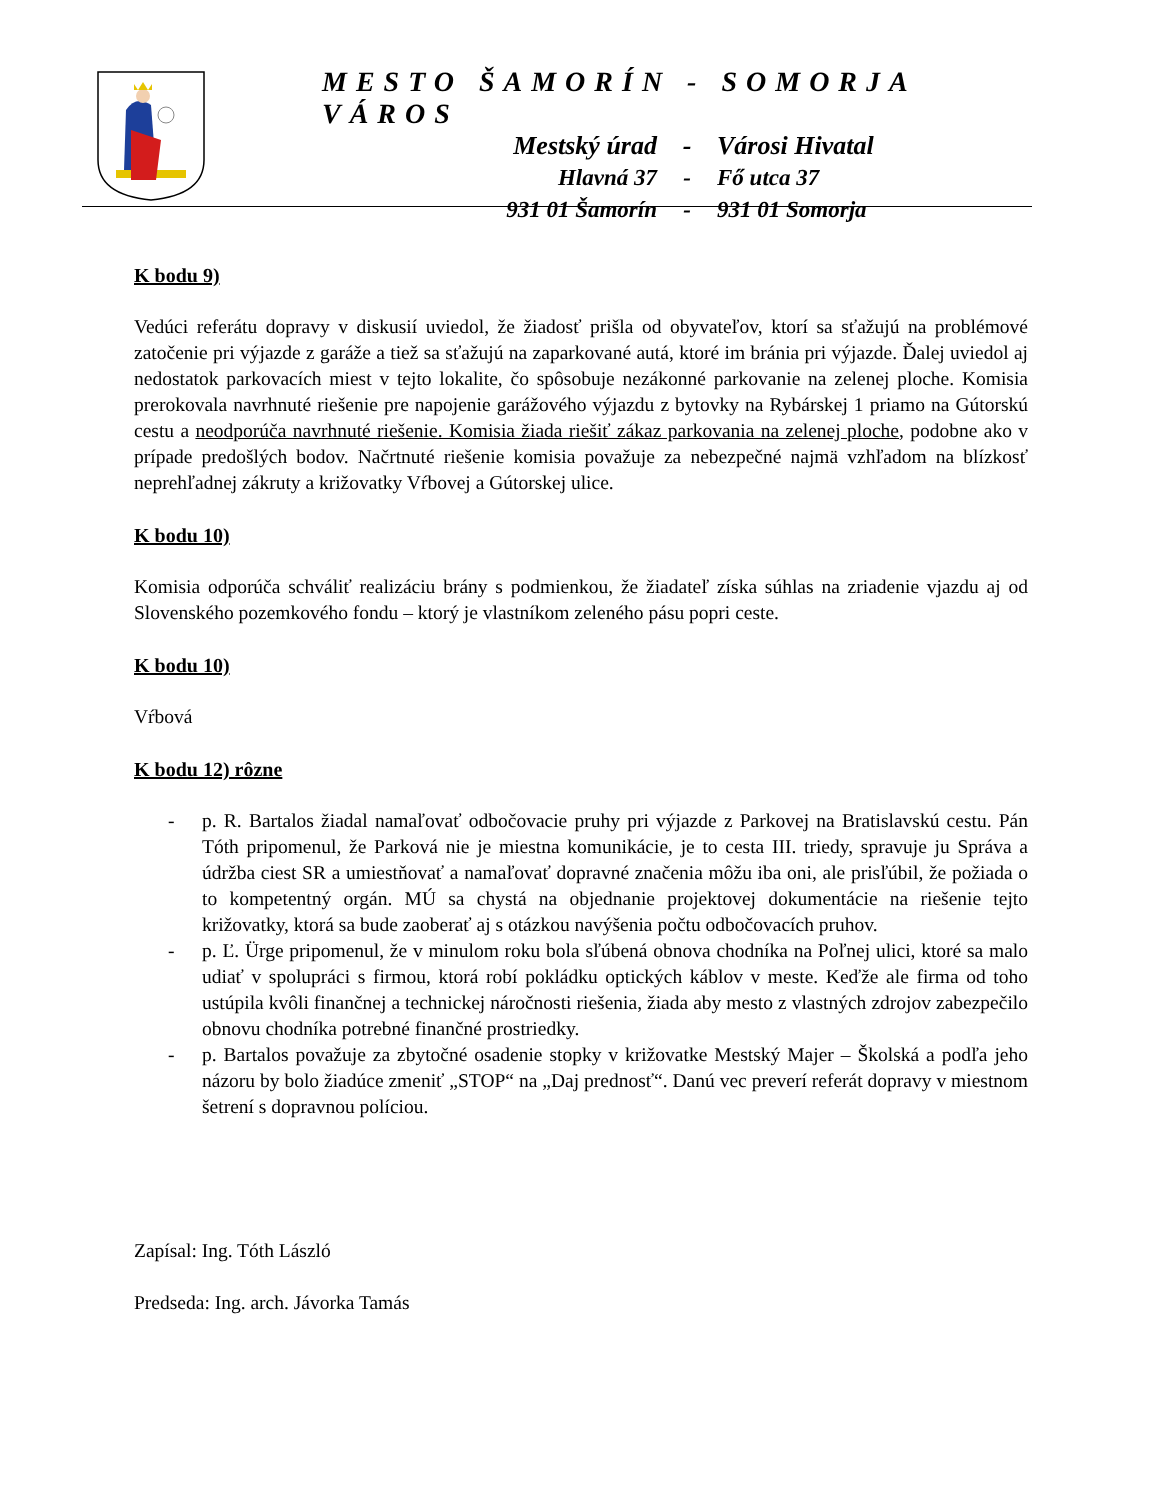MESTO ŠAMORÍN - SOMORJA VÁROS
Mestský úrad - Városi Hivatal
Hlavná 37 - Fő utca 37
931 01 Šamorín - 931 01 Somorja
K bodu 9)
Vedúci referátu dopravy v diskusií uviedol, že žiadosť prišla od obyvateľov, ktorí sa sťažujú na problémové zatočenie pri výjazde z garáže a tiež sa sťažujú na zaparkované autá, ktoré im bránia pri výjazde. Ďalej uviedol aj nedostatok parkovacích miest v tejto lokalite, čo spôsobuje nezákonné parkovanie na zelenej ploche. Komisia prerokovala navrhnuté riešenie pre napojenie garážového výjazdu z bytovky na Rybárskej 1 priamo na Gútorskú cestu a neodporúča navrhnuté riešenie. Komisia žiada riešiť zákaz parkovania na zelenej ploche, podobne ako v prípade predošlých bodov. Načrtnuté riešenie komisia považuje za nebezpečné najmä vzhľadom na blízkosť neprehľadnej zákruty a križovatky Vŕbovej a Gútorskej ulice.
K bodu 10)
Komisia odporúča schváliť realizáciu brány s podmienkou, že žiadateľ získa súhlas na zriadenie vjazdu aj od Slovenského pozemkového fondu – ktorý je vlastníkom zeleného pásu popri ceste.
K bodu 10)
Vŕbová
K bodu 12) rôzne
- p. R. Bartalos žiadal namaľovať odbočovacie pruhy pri výjazde z Parkovej na Bratislavskú cestu. Pán Tóth pripomenul, že Parková nie je miestna komunikácie, je to cesta III. triedy, spravuje ju Správa a údržba ciest SR a umiestňovať a namaľovať dopravné značenia môžu iba oni, ale prisľúbil, že požiada o to kompetentný orgán. MÚ sa chystá na objednanie projektovej dokumentácie na riešenie tejto križovatky, ktorá sa bude zaoberať aj s otázkou navýšenia počtu odbočovacích pruhov.
- p. Ľ. Ürge pripomenul, že v minulom roku bola sľúbená obnova chodníka na Poľnej ulici, ktoré sa malo udiať v spolupráci s firmou, ktorá robí pokládku optických káblov v meste. Keďže ale firma od toho ustúpila kvôli finančnej a technickej náročnosti riešenia, žiada aby mesto z vlastných zdrojov zabezpečilo obnovu chodníka potrebné finančné prostriedky.
- p. Bartalos považuje za zbytočné osadenie stopky v križovatke Mestský Majer – Školská a podľa jeho názoru by bolo žiadúce zmeniť „STOP“ na „Daj prednosť“. Danú vec preverí referát dopravy v miestnom šetrení s dopravnou políciou.
Zapísal: Ing. Tóth László
Predseda: Ing. arch. Jávorka Tamás